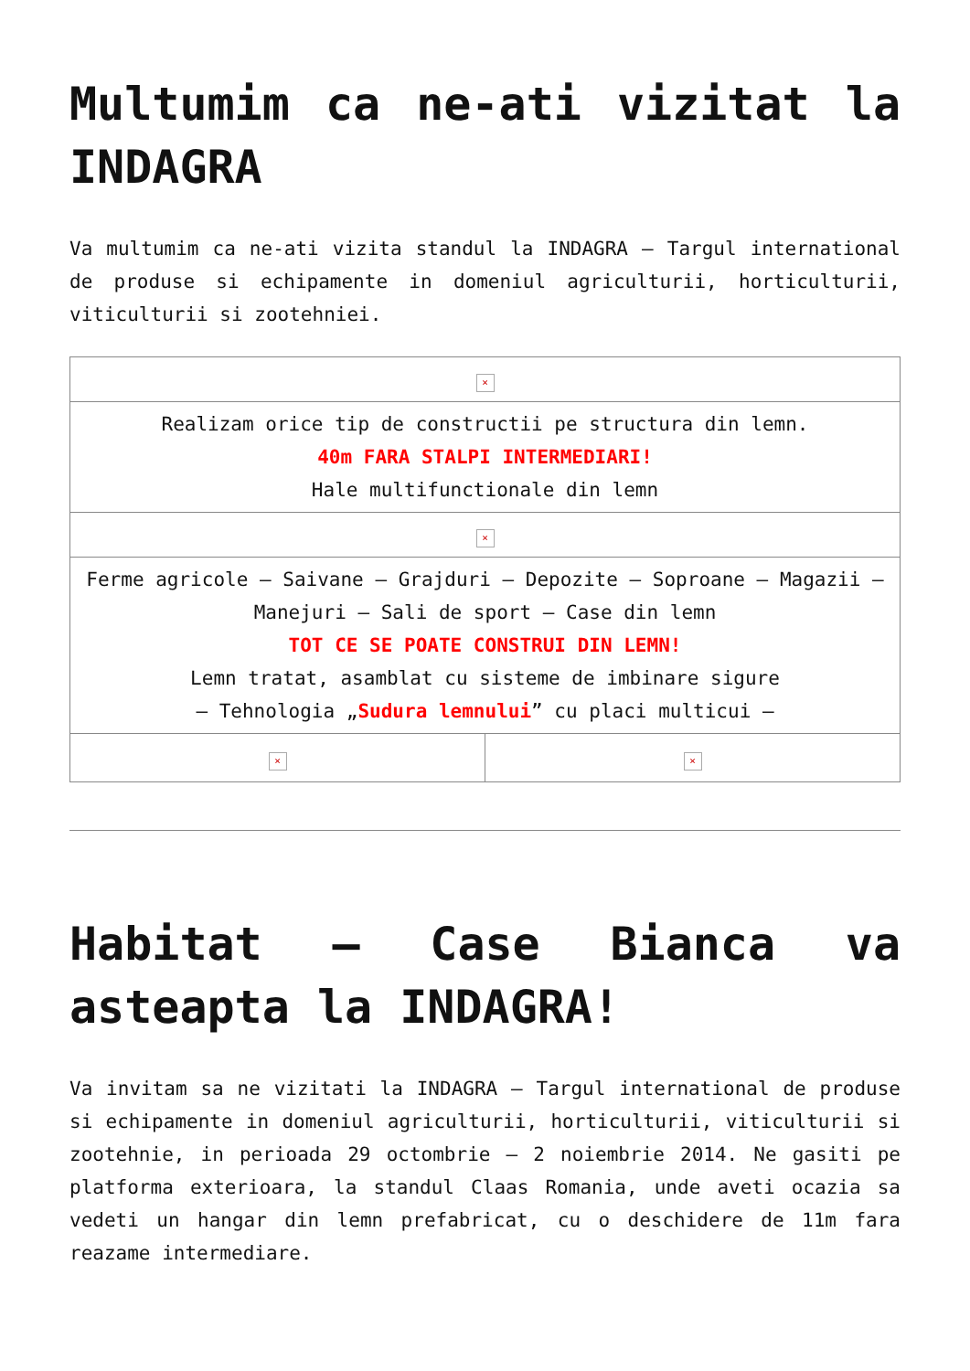Multumim ca ne-ati vizitat la INDAGRA
Va multumim ca ne-ati vizita standul la INDAGRA – Targul international de produse si echipamente in domeniul agriculturii, horticulturii, viticulturii si zootehniei.
| × | |
| Realizam orice tip de constructii pe structura din lemn. 40m FARA STALPI INTERMEDIARI! Hale multifunctionale din lemn | |
| × | |
| Ferme agricole – Saivane – Grajduri – Depozite – Soproane – Magazii – Manejuri – Sali de sport – Case din lemn TOT CE SE POATE CONSTRUI DIN LEMN! Lemn tratat, asamblat cu sisteme de imbinare sigure – Tehnologia „ Sudura lemnului ” cu placi multicui – | |
| × | × |
Habitat – Case Bianca va asteapta la INDAGRA!
Va invitam sa ne vizitati la INDAGRA – Targul international de produse si echipamente in domeniul agriculturii, horticulturii, viticulturii si zootehnie, in perioada 29 octombrie – 2 noiembrie 2014. Ne gasiti pe platforma exterioara, la standul Claas Romania, unde aveti ocazia sa vedeti un hangar din lemn prefabricat, cu o deschidere de 11m fara reazame intermediare.